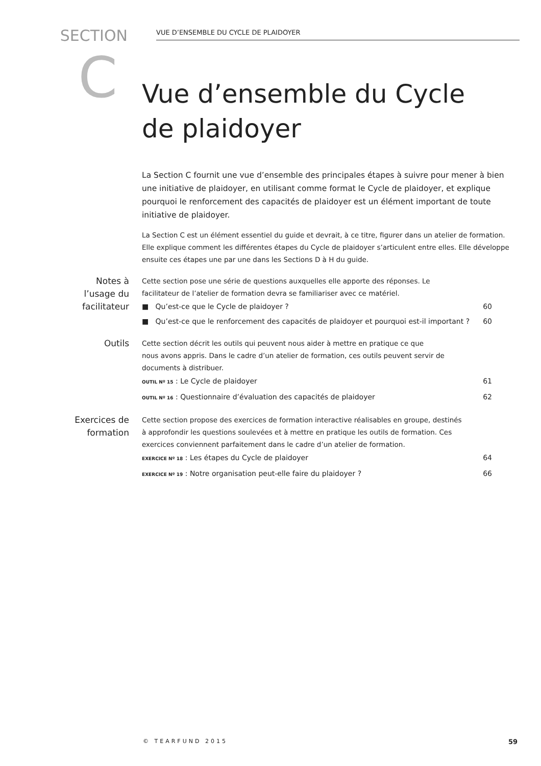SECTION
VUE D’ENSEMBLE DU CYCLE DE PLAIDOYER
C
Vue d’ensemble du Cycle
de plaidoyer
La Section C fournit une vue d’ensemble des principales étapes à suivre pour mener à bien une initiative de plaidoyer, en utilisant comme format le Cycle de plaidoyer, et explique pourquoi le renforcement des capacités de plaidoyer est un élément important de toute initiative de plaidoyer.
La Section C est un élément essentiel du guide et devrait, à ce titre, figurer dans un atelier de formation. Elle explique comment les différentes étapes du Cycle de plaidoyer s’articulent entre elles. Elle développe ensuite ces étapes une par une dans les Sections D à H du guide.
Notes à
l’usage du
facilitateur
Cette section pose une série de questions auxquelles elle apporte des réponses. Le
facilitateur de l’atelier de formation devra se familiariser avec ce matériel.
■ Qu’est-ce que le Cycle de plaidoyer ? 60
■ Qu’est-ce que le renforcement des capacités de plaidoyer et pourquoi est-il important ? 60
Outils
Cette section décrit les outils qui peuvent nous aider à mettre en pratique ce que
nous avons appris. Dans le cadre d’un atelier de formation, ces outils peuvent servir de
documents à distribuer.
OUTIL Nº 15 : Le Cycle de plaidoyer 61
OUTIL Nº 16 : Questionnaire d’évaluation des capacités de plaidoyer 62
Exercices de
formation
Cette section propose des exercices de formation interactive réalisables en groupe, destinés
à approfondir les questions soulevées et à mettre en pratique les outils de formation. Ces
exercices conviennent parfaitement dans le cadre d’un atelier de formation.
EXERCICE Nº 18 : Les étapes du Cycle de plaidoyer 64
EXERCICE Nº 19 : Notre organisation peut-elle faire du plaidoyer ? 66
© TEARFUND 2015 59